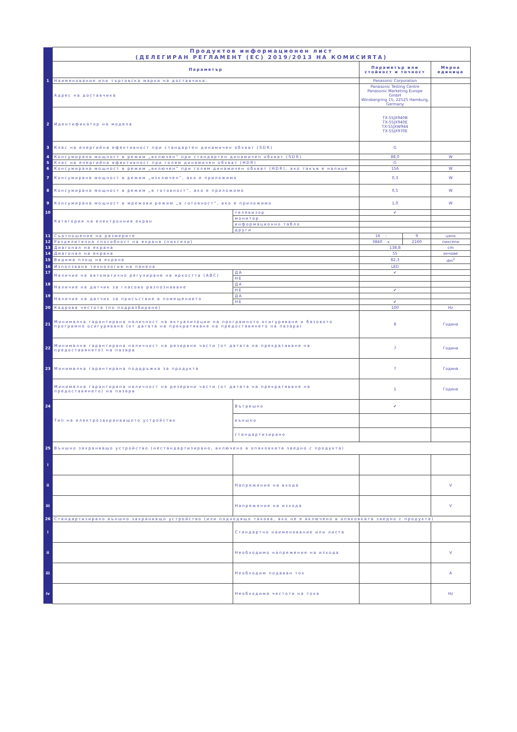| | Продуктов информационен лист (ДЕЛЕГИРАН РЕГЛАМЕНТ (ЕС) 2019/2013 НА КОМИСИЯТА) | | | | |
| | Параметър | | Параметър или стойност и точност | | Мерна единица |
| 1 | Наименование или търговска марка на доставчика: | | Panasonic Corporation | | |
| | Адрес на доставчика | | Panasonic Testing Centre Panasonic Marketing Europe GmbH Winsbergring 15, 22525 Hamburg, Germany | | |
| 2 | Идентификатор на модела | | TX-55JX940B TX-55JX940E TX-55JXW944 TX-55JX970E | | |
| 3 | Клас на енергийна ефективност при стандартен динамичен обхват (SDR) | | G | | |
| 4 | Консумирана мощност в режим „включен“ при стандартен динамичен обхват (SDR) | | 88,0 | | W |
| 5 | Клас на енергийна ефективност при голям динамичен обхват (HDR) | | G | | |
| 6 | Консумирана мощност в режим „включен“ при голям динамичен обхват (HDR), ако такъв е налице | | 156 | | W |
| 7 | Консумирана мощност в режим „изключен“, ако е приложимо | | 0,3 | | W |
| 8 | Консумирана мощност в режим „в готовност“, ако е приложимо | | 0,5 | | W |
| 9 | Консумирана мощност в мрежови режим „в готовност“, ако е приложимо | | 1,0 | | W |
| 10 | Категория на електронния екран | телевизор | ✔ | | |
| | | монитор | | | |
| | | информационно табло | | | |
| | | други | | | |
| 11 | Съотношение на размерите | | 16 : | 9 | цяло |
| 12 | Разделителна способност на екрана (пиксели) | | 3840 x | 2160 | пиксели |
| 13 | Диагонал на екрана | | 138,8 | | cm |
| 14 | Диагонал на екрана | | 55 | | инчове |
| 15 | Видима площ на екрана | | 82,3 | | dm<sup>2</sup> |
| 16 | Използвана технология на панела | | LED | | |
| 17 | Наличие на автоматично регулиране на яркостта (ABC) | ДА | ✔ | | |
| | | НЕ | | | |
| 18 | Наличие на датчик за гласово разпознаване | ДА | | | |
| | | НЕ | ✔ | | |
| 19 | Наличие на датчик за присъствие в помещението | ДА | | | |
| | | НЕ | ✔ | | |
| 20 | Кадрова честота (по подразбиране) | | 100 | | Hz |
| 21 | Минимална гарантирана наличност на актуализации на програмното осигуряване и базовото програмно осигуряване (от датата на прекратяване на предоставянето на пазара) | | 8 | | Година |
| 22 | Минимална гарантирана наличност на резервни части (от датата на прекратяване на предоставянето) на пазара | | 7 | | Година |
| 23 | Минимална гарантирана поддръжка за продукта | | 7 | | Година |
| | Минимална гарантирана наличност на резервни части (от датата на прекратяване на предоставянето) на пазара | | 1 | | Година |
| 24 | Тип на електрозахранващото устройство | Вътрешно | ✔ | | |
| | | външно | | | |
| | | стандартизирано | | | |
| 25 | Външно захранващо устройство (нестандартизирано, включено в опаковката заедно с продукта) | | | | |
| i | | | | | |
| ii | | Напрежение на входа | | | V |
| iii | | Напрежение на изхода | | | V |
| 26 | Стандартизирано външно захранващо устройство (или подходящо такова, ако не е включено в опаковката заедно с продукта) | | | | |
| i | | Стандартно наименование или листа | | | |
| ii | | Необходимо напрежение на изхода | | | V |
| iii | | Необходим подаван ток | | | A |
| iv | | Необходима честота на тока | | | Hz |